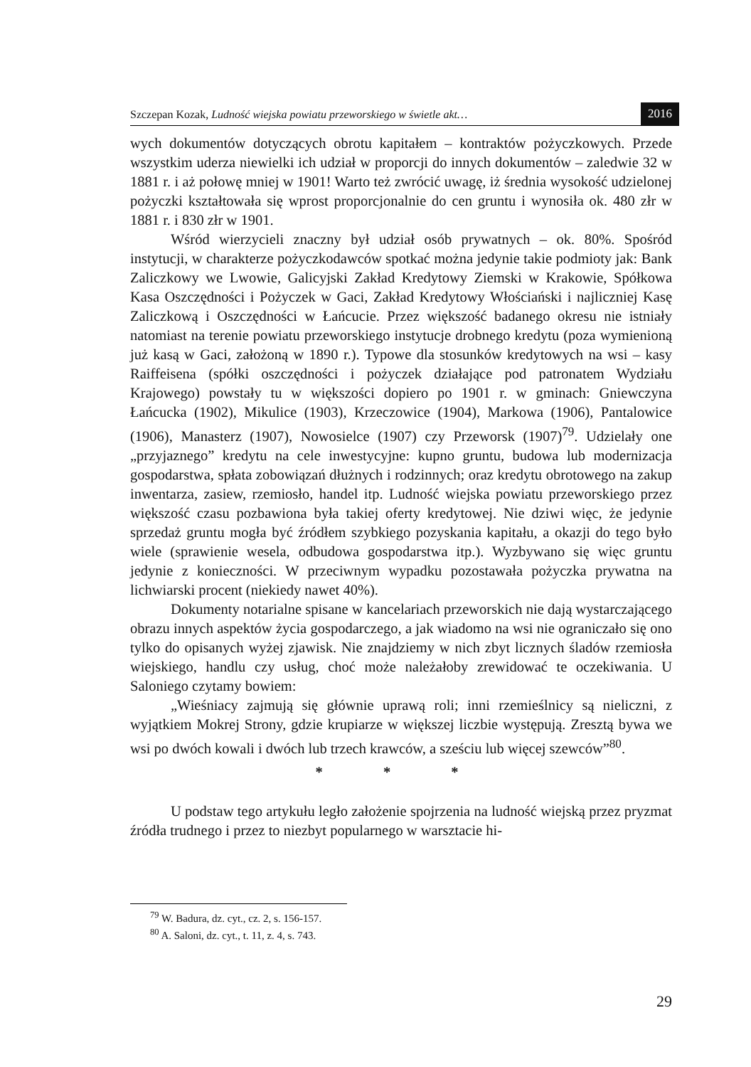Szczepan Kozak, Ludność wiejska powiatu przeworskiego w świetle akt… 2016
wych dokumentów dotyczących obrotu kapitałem – kontraktów pożyczkowych. Przede wszystkim uderza niewielki ich udział w proporcji do innych dokumentów – zaledwie 32 w 1881 r. i aż połowę mniej w 1901! Warto też zwrócić uwagę, iż średnia wysokość udzielonej pożyczki kształtowała się wprost proporcjonalnie do cen gruntu i wynosiła ok. 480 złr w 1881 r. i 830 złr w 1901.
Wśród wierzycieli znaczny był udział osób prywatnych – ok. 80%. Spośród instytucji, w charakterze pożyczkodawców spotkać można jedynie takie podmioty jak: Bank Zaliczkowy we Lwowie, Galicyjski Zakład Kredytowy Ziemski w Krakowie, Spółkowa Kasa Oszczędności i Pożyczek w Gaci, Zakład Kredytowy Włościański i najliczniej Kasę Zaliczkową i Oszczędności w Łańcucie. Przez większość badanego okresu nie istniały natomiast na terenie powiatu przeworskiego instytucje drobnego kredytu (poza wymienioną już kasą w Gaci, założoną w 1890 r.). Typowe dla stosunków kredytowych na wsi – kasy Raiffeisena (spółki oszczędności i pożyczek działające pod patronatem Wydziału Krajowego) powstały tu w większości dopiero po 1901 r. w gminach: Gniewczyna Łańcucka (1902), Mikulice (1903), Krzeczowice (1904), Markowa (1906), Pantalowice (1906), Manasterz (1907), Nowosielce (1907) czy Przeworsk (1907)<sup>79</sup>. Udzielały one „przyjaznego” kredytu na cele inwestycyjne: kupno gruntu, budowa lub modernizacja gospodarstwa, spłata zobowiązań dłużnych i rodzinnych; oraz kredytu obrotowego na zakup inwentarza, zasiew, rzemiosło, handel itp. Ludność wiejska powiatu przeworskiego przez większość czasu pozbawiona była takiej oferty kredytowej. Nie dziwi więc, że jedynie sprzedaż gruntu mogła być źródłem szybkiego pozyskania kapitału, a okazji do tego było wiele (sprawienie wesela, odbudowa gospodarstwa itp.). Wyzbywano się więc gruntu jedynie z konieczności. W przeciwnym wypadku pozostawała pożyczka prywatna na lichwiarski procent (niekiedy nawet 40%).
Dokumenty notarialne spisane w kancelariach przeworskich nie dają wystarczającego obrazu innych aspektów życia gospodarczego, a jak wiadomo na wsi nie ograniczało się ono tylko do opisanych wyżej zjawisk. Nie znajdziemy w nich zbyt licznych śladów rzemiosła wiejskiego, handlu czy usług, choć może należałoby zrewidować te oczekiwania. U Saloniego czytamy bowiem:
„Wieśniacy zajmują się głównie uprawą roli; inni rzemieślnicy są nieliczni, z wyjątkiem Mokrej Strony, gdzie krupiarze w większej liczbie występują. Zresztą bywa we wsi po dwóch kowali i dwóch lub trzech krawców, a sześciu lub więcej szewców”<sup>80</sup>.
* * *
U podstaw tego artykułu legło założenie spojrzenia na ludność wiejską przez pryzmat źródła trudnego i przez to niezbyt popularnego w warsztacie hi-
<sup>79</sup> W. Badura, dz. cyt., cz. 2, s. 156-157.
<sup>80</sup> A. Saloni, dz. cyt., t. 11, z. 4, s. 743.
29